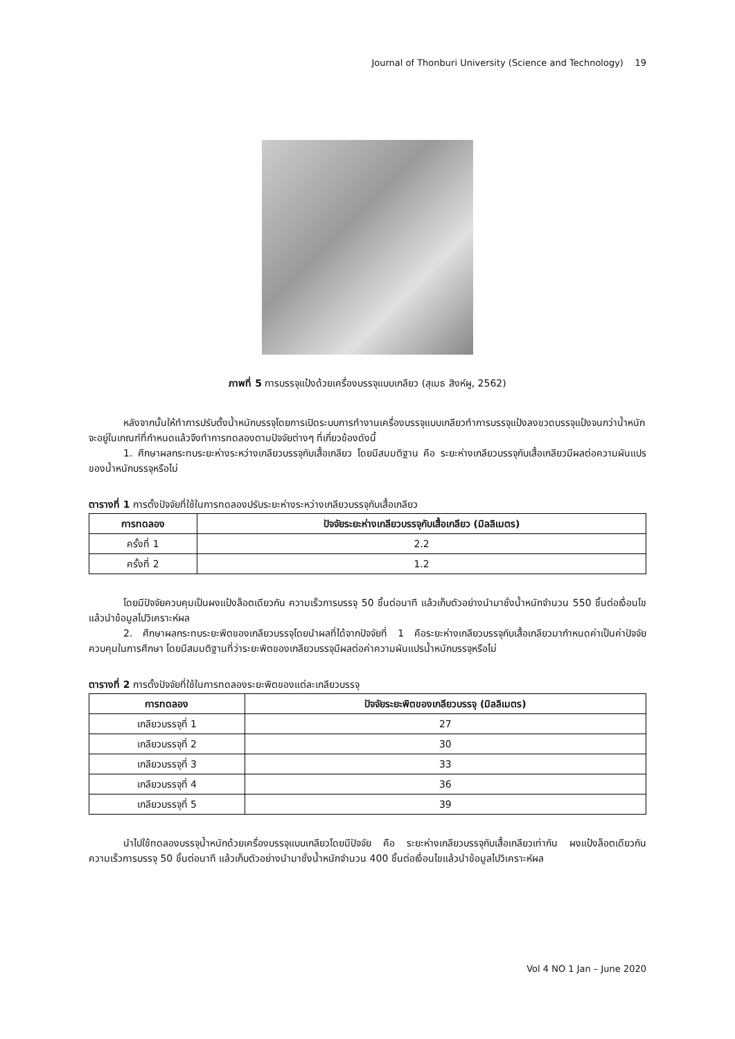Journal of Thonburi University (Science and Technology) 19
ภาพที่ 5 การบรรจุแป้งด้วยเครื่องบรรจุแบบเกลียว (สุเมธ สิงห์ผู, 2562)
หลังจากนั้นให้ทำการปรับตั้งน้ำหนักบรรจุโดยการเปิดระบบการทำงานเครื่องบรรจุแบบเกลียวทำการบรรจุแป้งลงขวดบรรจุแป้งจนกว่าน้ำหนักจะอยู่ในเกณฑ์ที่กำหนดแล้วจึงทำการทดลองตามปัจจัยต่างๆ ที่เกี่ยวข้องดังนี้
1. ศึกษาผลกระทบระยะห่างระหว่างเกลียวบรรจุกับเสื้อเกลียว โดยมีสมมติฐาน คือ ระยะห่างเกลียวบรรจุกับเสื้อเกลียวมีผลต่อความผันแปรของน้ำหนักบรรจุหรือไม่
ตารางที่ 1 การตั้งปัจจัยที่ใช้ในการทดลองปรับระยะห่างระหว่างเกลียวบรรจุกับเสื้อเกลียว
| การทดลอง | ปัจจัยระยะห่างเกลียวบรรจุกับเสื้อเกลียว (มิลลิเมตร) |
| --- | --- |
| ครั้งที่ 1 | 2.2 |
| ครั้งที่ 2 | 1.2 |
โดยมีปัจจัยควบคุมเป็นผงแป้งล็อตเดียวกัน ความเร็วการบรรจุ 50 ชิ้นต่อนาที แล้วเก็บตัวอย่างนำมาชั่งน้ำหนักจำนวน 550 ชิ้นต่อเงื่อนไข แล้วนำข้อมูลไปวิเคราะห์ผล
2. ศึกษาผลกระทบระยะพิตของเกลียวบรรจุโดยนำผลที่ได้จากปัจจัยที่ 1 คือระยะห่างเกลียวบรรจุกับเสื้อเกลียวมากำหนดค่าเป็นค่าปัจจัยควบคุมในการศึกษา โดยมีสมมติฐานที่ว่าระยะพิตของเกลียวบรรจุมีผลต่อค่าความผันแปรน้ำหนักบรรจุหรือไม่
ตารางที่ 2 การตั้งปัจจัยที่ใช้ในการทดลองระยะพิตของแต่ละเกลียวบรรจุ
| การทดลอง | ปัจจัยระยะพิตของเกลียวบรรจุ (มิลลิเมตร) |
| --- | --- |
| เกลียวบรรจุที่ 1 | 27 |
| เกลียวบรรจุที่ 2 | 30 |
| เกลียวบรรจุที่ 3 | 33 |
| เกลียวบรรจุที่ 4 | 36 |
| เกลียวบรรจุที่ 5 | 39 |
นำไปใช้ทดลองบรรจุน้ำหนักด้วยเครื่องบรรจุแบบเกลียวโดยมีปัจจัย คือ ระยะห่างเกลียวบรรจุกับเสื้อเกลียวเท่ากัน ผงแป้งล็อตเดียวกัน ความเร็วการบรรจุ 50 ชิ้นต่อนาที แล้วเก็บตัวอย่างนำมาชั่งน้ำหนักจำนวน 400 ชิ้นต่อเงื่อนไขแล้วนำข้อมูลไปวิเคราะห์ผล
Vol 4 NO 1 Jan – June 2020